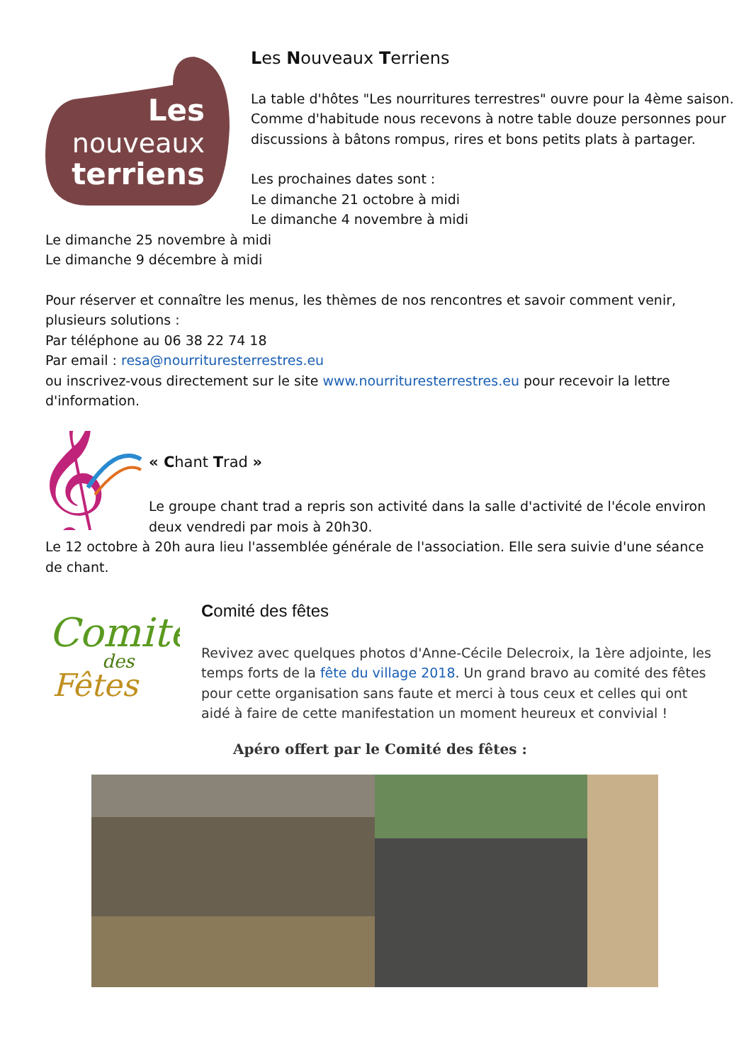Les
nouveaux
terriens
Les Nouveaux Terriens
La table d'hôtes "Les nourritures terrestres" ouvre pour la 4ème saison. Comme d'habitude nous recevons à notre table douze personnes pour discussions à bâtons rompus, rires et bons petits plats à partager.
Les prochaines dates sont :
Le dimanche 21 octobre à midi
Le dimanche 4 novembre à midi
Le dimanche 25 novembre à midi
Le dimanche 9 décembre à midi
Pour réserver et connaître les menus, les thèmes de nos rencontres et savoir comment venir, plusieurs solutions :
Par téléphone au 06 38 22 74 18
Par email : resa@nourrituresterrestres.eu
ou inscrivez-vous directement sur le site www.nourrituresterrestres.eu pour recevoir la lettre d'information.
𝄞
« Chant Trad »
Le groupe chant trad a repris son activité dans la salle d'activité de l'école environ deux vendredi par mois à 20h30.
Le 12 octobre à 20h aura lieu l'assemblée générale de l'association. Elle sera suivie d'une séance de chant.
Comité
des
Fêtes
Comité des fêtes
Revivez avec quelques photos d'Anne-Cécile Delecroix, la 1ère adjointe, les temps forts de la fête du village 2018. Un grand bravo au comité des fêtes pour cette organisation sans faute et merci à tous ceux et celles qui ont aidé à faire de cette manifestation un moment heureux et convivial !
Apéro offert par le Comité des fêtes :